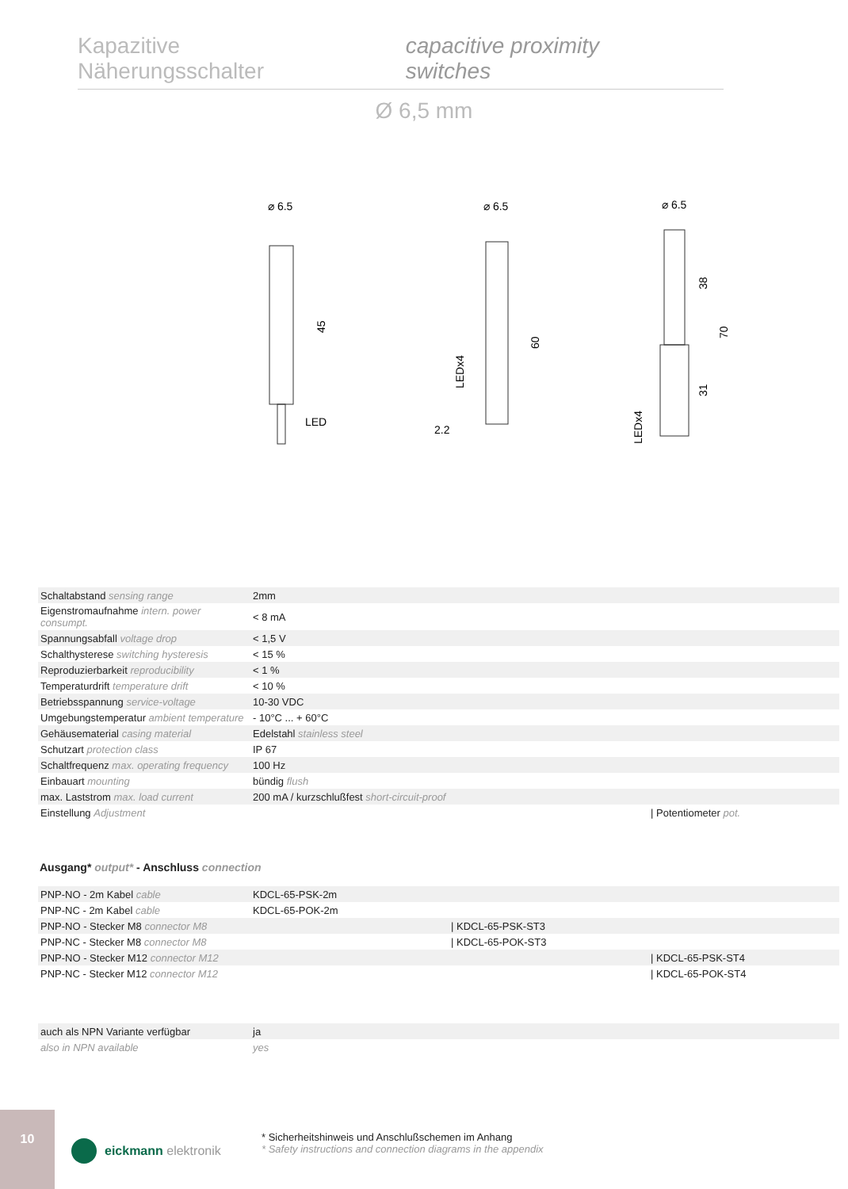Kapazitive Näherungsschalter capacitive proximity switches
Ø 6,5 mm
⌀ 6.5
LED
45
⌀ 6.5
60
LEDx4
2.2
⌀ 6.5
38
31
70
LEDx4
| Schaltabstand sensing range | 2mm |
| Eigenstromaufnahme intern. power consumpt. | < 8 mA |
| Spannungsabfall voltage drop | < 1,5 V |
| Schalthysterese switching hysteresis | < 15 % |
| Reproduzierbarkeit reproducibility | < 1 % |
| Temperaturdrift temperature drift | < 10 % |
| Betriebsspannung service-voltage | 10-30 VDC |
| Umgebungstemperatur ambient temperature | - 10°C ... + 60°C |
| Gehäusematerial casing material | Edelstahl stainless steel |
| Schutzart protection class | IP 67 |
| Schaltfrequenz max. operating frequency | 100 Hz |
| Einbauart mounting | bündig flush |
| max. Laststrom max. load current | 200 mA / kurzschlußfest short-circuit-proof |
| Einstellung Adjustment | / Potentiometer pot. |
Ausgang* output* - Anschluss connection
| PNP-NO - 2m Kabel cable | KDCL-65-PSK-2m |
| PNP-NC - 2m Kabel cable | KDCL-65-POK-2m |
| PNP-NO - Stecker M8 connector M8 | / KDCL-65-PSK-ST3 |
| PNP-NC - Stecker M8 connector M8 | / KDCL-65-POK-ST3 |
| PNP-NO - Stecker M12 connector M12 | / KDCL-65-PSK-ST4 |
| PNP-NC - Stecker M12 connector M12 | / KDCL-65-POK-ST4 |
| auch als NPN Variante verfügbar | ja |
| also in NPN available | yes |
10
eickmann elektronik
* Sicherheitshinweis und Anschlußschemen im Anhang
* Safety instructions and connection diagrams in the appendix